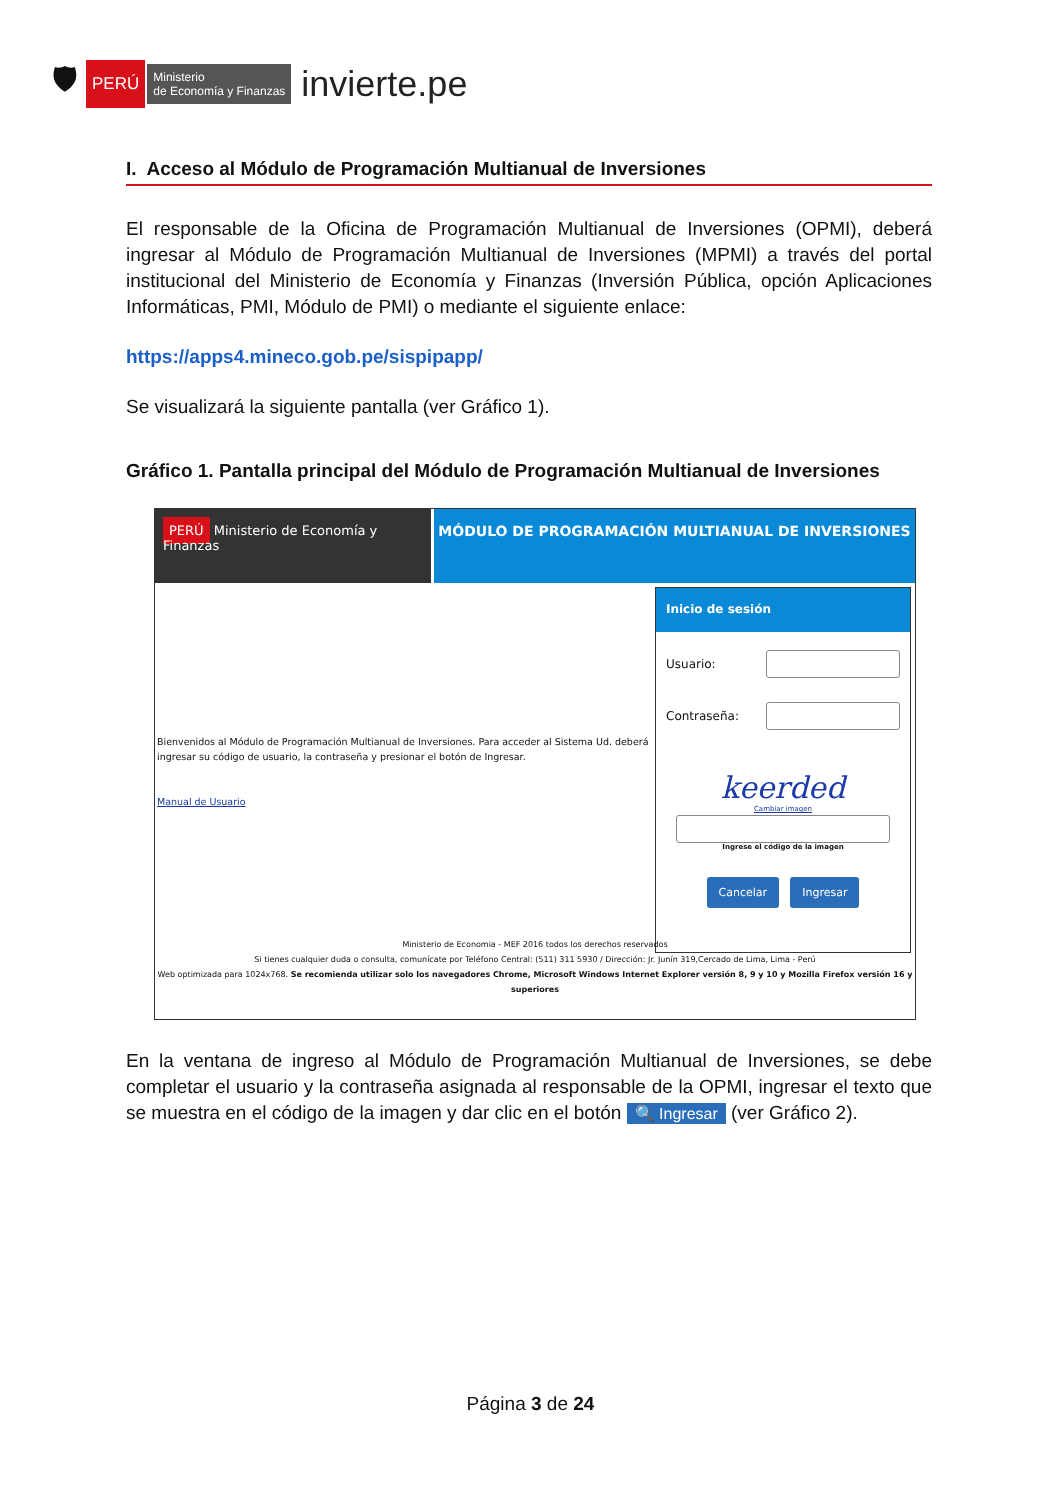🛡 PERÚ Ministerio
de Economía y Finanzas invierte.pe
I. Acceso al Módulo de Programación Multianual de Inversiones
El responsable de la Oficina de Programación Multianual de Inversiones (OPMI), deberá ingresar al Módulo de Programación Multianual de Inversiones (MPMI) a través del portal institucional del Ministerio de Economía y Finanzas (Inversión Pública, opción Aplicaciones Informáticas, PMI, Módulo de PMI) o mediante el siguiente enlace:
https://apps4.mineco.gob.pe/sispipapp/
Se visualizará la siguiente pantalla (ver Gráfico 1).
Gráfico 1. Pantalla principal del Módulo de Programación Multianual de Inversiones
PERÚ Ministerio de Economía y Finanzas
MÓDULO DE PROGRAMACIÓN MULTIANUAL DE INVERSIONES
Bienvenidos al Módulo de Programación Multianual de Inversiones. Para acceder al Sistema Ud. deberá ingresar su código de usuario, la contraseña y presionar el botón de Ingresar.
Manual de Usuario
Inicio de sesión
Usuario:
Contraseña:
keerded
Cambiar imagen
Ingrese el código de la imagen
Cancelar Ingresar
Ministerio de Economia - MEF 2016 todos los derechos reservados
Si tienes cualquier duda o consulta, comunícate por Teléfono Central: (511) 311 5930 / Dirección: Jr. Junín 319,Cercado de Lima, Lima - Perú
Web optimizada para 1024x768. Se recomienda utilizar solo los navegadores Chrome, Microsoft Windows Internet Explorer versión 8, 9 y 10 y Mozilla Firefox versión 16 y superiores
En la ventana de ingreso al Módulo de Programación Multianual de Inversiones, se debe completar el usuario y la contraseña asignada al responsable de la OPMI, ingresar el texto que se muestra en el código de la imagen y dar clic en el botón 🔍 Ingresar (ver Gráfico 2).
Página 3 de 24